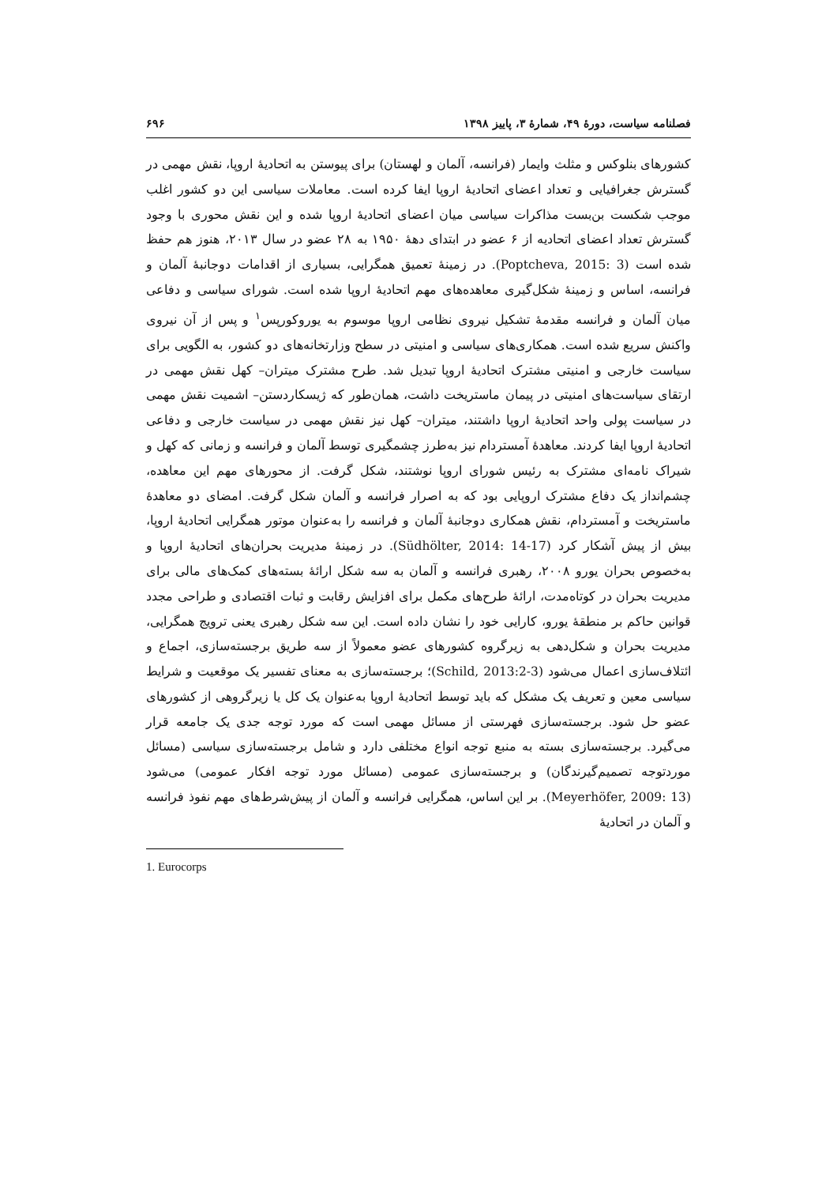فصلنامه سیاست، دورۀ ۴۹، شمارۀ ۳، پاییز ۱۳۹۸ ۶۹۶
کشورهای بنلوکس و مثلث وایمار (فرانسه، آلمان و لهستان) برای پیوستن به اتحادیۀ اروپا، نقش مهمی در گسترش جغرافیایی و تعداد اعضای اتحادیۀ اروپا ایفا کرده است. معاملات سیاسی این دو کشور اغلب موجب شکست بن‌بست مذاکرات سیاسی میان اعضای اتحادیۀ اروپا شده و این نقش محوری با وجود گسترش تعداد اعضای اتحادیه از ۶ عضو در ابتدای دهۀ ۱۹۵۰ به ۲۸ عضو در سال ۲۰۱۳، هنوز هم حفظ شده است (Poptcheva, 2015: 3). در زمینۀ تعمیق همگرایی، بسیاری از اقدامات دوجانبۀ آلمان و فرانسه، اساس و زمینۀ شکل‌گیری معاهده‌های مهم اتحادیۀ اروپا شده است. شورای سیاسی و دفاعی میان آلمان و فرانسه مقدمۀ تشکیل نیروی نظامی اروپا موسوم به یوروکورپس<sup>۱</sup> و پس از آن نیروی واکنش سریع شده است. همکاری‌های سیاسی و امنیتی در سطح وزارتخانه‌های دو کشور، به الگویی برای سیاست خارجی و امنیتی مشترک اتحادیۀ اروپا تبدیل شد. طرح مشترک میتران– کهل نقش مهمی در ارتقای سیاست‌های امنیتی در پیمان ماستریخت داشت، همان‌طور که ژیسکاردستن– اشمیت نقش مهمی در سیاست پولی واحد اتحادیۀ اروپا داشتند، میتران– کهل نیز نقش مهمی در سیاست خارجی و دفاعی اتحادیۀ اروپا ایفا کردند. معاهدۀ آمستردام نیز به‌طرز چشمگیری توسط آلمان و فرانسه و زمانی که کهل و شیراک نامه‌ای مشترک به رئیس شورای اروپا نوشتند، شکل گرفت. از محورهای مهم این معاهده، چشم‌انداز یک دفاع مشترک اروپایی بود که به اصرار فرانسه و آلمان شکل گرفت. امضای دو معاهدۀ ماستریخت و آمستردام، نقش همکاری دوجانبۀ آلمان و فرانسه را به‌عنوان موتور همگرایی اتحادیۀ اروپا، بیش از پیش آشکار کرد (Südhölter, 2014: 14-17). در زمینۀ مدیریت بحران‌های اتحادیۀ اروپا و به‌خصوص بحران یورو ۲۰۰۸، رهبری فرانسه و آلمان به سه شکل ارائۀ بسته‌های کمک‌های مالی برای مدیریت بحران در کوتاه‌مدت، ارائۀ طرح‌های مکمل برای افزایش رقابت و ثبات اقتصادی و طراحی مجدد قوانین حاکم بر منطقۀ یورو، کارایی خود را نشان داده است. این سه شکل رهبری یعنی ترویج همگرایی، مدیریت بحران و شکل‌دهی به زیرگروه کشورهای عضو معمولاً از سه طریق برجسته‌سازی، اجماع و ائتلاف‌سازی اعمال می‌شود (Schild, 2013:2-3)؛ برجسته‌سازی به معنای تفسیر یک موقعیت و شرایط سیاسی معین و تعریف یک مشکل که باید توسط اتحادیۀ اروپا به‌عنوان یک کل یا زیرگروهی از کشورهای عضو حل شود. برجسته‌سازی فهرستی از مسائل مهمی است که مورد توجه جدی یک جامعه قرار می‌گیرد. برجسته‌سازی بسته به منبع توجه انواع مختلفی دارد و شامل برجسته‌سازی سیاسی (مسائل موردتوجه تصمیم‌گیرندگان) و برجسته‌سازی عمومی (مسائل مورد توجه افکار عمومی) می‌شود (Meyerhöfer, 2009: 13). بر این اساس، همگرایی فرانسه و آلمان از پیش‌شرط‌های مهم نفوذ فرانسه و آلمان در اتحادیۀ
1. Eurocorps